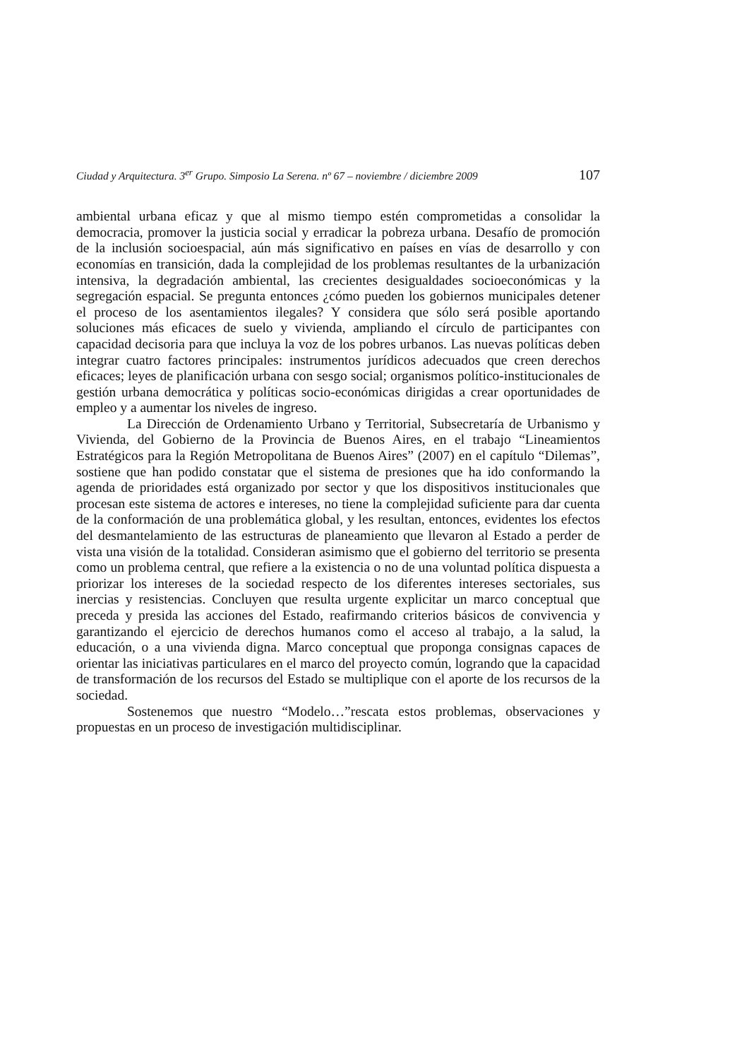Ciudad y Arquitectura. 3<sup>er</sup> Grupo. Simposio La Serena. nº 67 – noviembre / diciembre 2009 107
ambiental urbana eficaz y que al mismo tiempo estén comprometidas a consolidar la democracia, promover la justicia social y erradicar la pobreza urbana. Desafío de promoción de la inclusión socioespacial, aún más significativo en países en vías de desarrollo y con economías en transición, dada la complejidad de los problemas resultantes de la urbanización intensiva, la degradación ambiental, las crecientes desigualdades socioeconómicas y la segregación espacial. Se pregunta entonces ¿cómo pueden los gobiernos municipales detener el proceso de los asentamientos ilegales? Y considera que sólo será posible aportando soluciones más eficaces de suelo y vivienda, ampliando el círculo de participantes con capacidad decisoria para que incluya la voz de los pobres urbanos. Las nuevas políticas deben integrar cuatro factores principales: instrumentos jurídicos adecuados que creen derechos eficaces; leyes de planificación urbana con sesgo social; organismos político-institucionales de gestión urbana democrática y políticas socio-económicas dirigidas a crear oportunidades de empleo y a aumentar los niveles de ingreso.
La Dirección de Ordenamiento Urbano y Territorial, Subsecretaría de Urbanismo y Vivienda, del Gobierno de la Provincia de Buenos Aires, en el trabajo “Lineamientos Estratégicos para la Región Metropolitana de Buenos Aires” (2007) en el capítulo “Dilemas”, sostiene que han podido constatar que el sistema de presiones que ha ido conformando la agenda de prioridades está organizado por sector y que los dispositivos institucionales que procesan este sistema de actores e intereses, no tiene la complejidad suficiente para dar cuenta de la conformación de una problemática global, y les resultan, entonces, evidentes los efectos del desmantelamiento de las estructuras de planeamiento que llevaron al Estado a perder de vista una visión de la totalidad. Consideran asimismo que el gobierno del territorio se presenta como un problema central, que refiere a la existencia o no de una voluntad política dispuesta a priorizar los intereses de la sociedad respecto de los diferentes intereses sectoriales, sus inercias y resistencias. Concluyen que resulta urgente explicitar un marco conceptual que preceda y presida las acciones del Estado, reafirmando criterios básicos de convivencia y garantizando el ejercicio de derechos humanos como el acceso al trabajo, a la salud, la educación, o a una vivienda digna. Marco conceptual que proponga consignas capaces de orientar las iniciativas particulares en el marco del proyecto común, logrando que la capacidad de transformación de los recursos del Estado se multiplique con el aporte de los recursos de la sociedad.
Sostenemos que nuestro “Modelo…”rescata estos problemas, observaciones y propuestas en un proceso de investigación multidisciplinar.